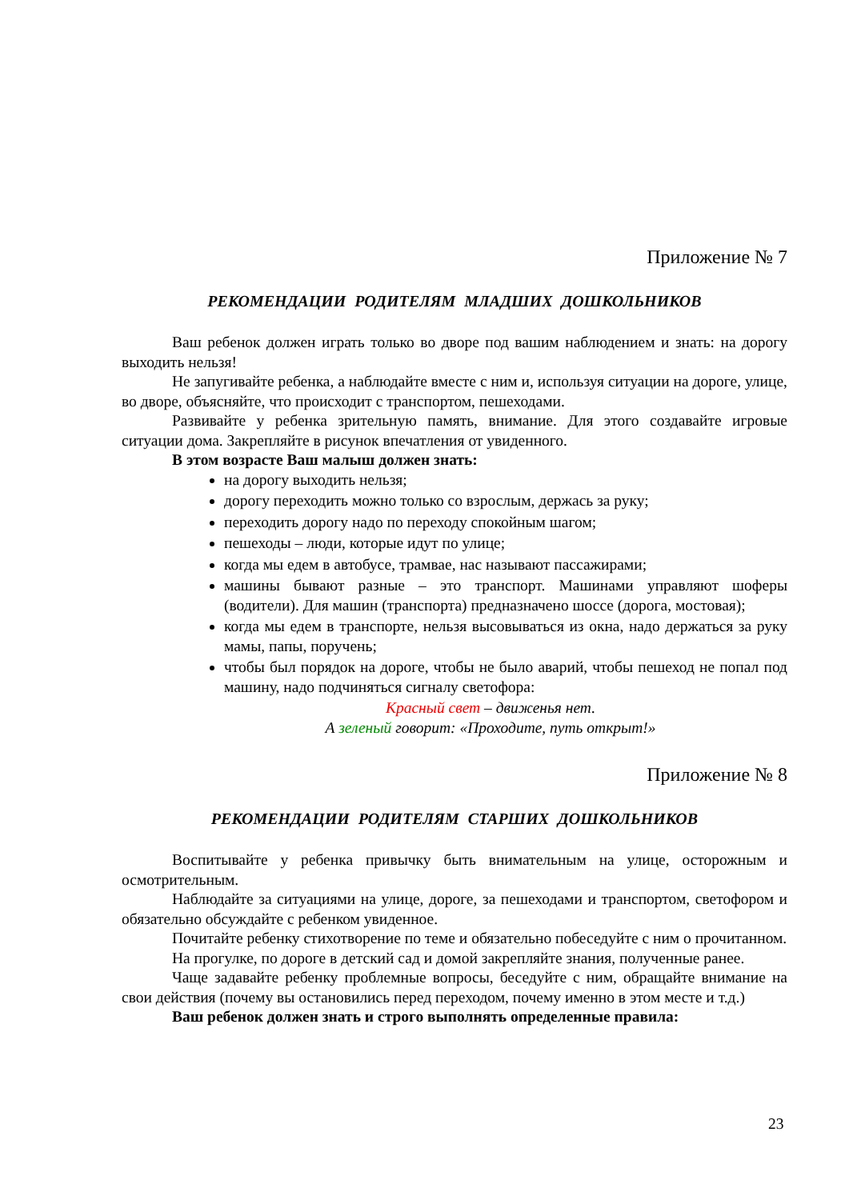Приложение № 7
РЕКОМЕНДАЦИИ РОДИТЕЛЯМ МЛАДШИХ ДОШКОЛЬНИКОВ
Ваш ребенок должен играть только во дворе под вашим наблюдением и знать: на дорогу выходить нельзя!
Не запугивайте ребенка, а наблюдайте вместе с ним и, используя ситуации на дороге, улице, во дворе, объясняйте, что происходит с транспортом, пешеходами.
Развивайте у ребенка зрительную память, внимание. Для этого создавайте игровые ситуации дома. Закрепляйте в рисунок впечатления от увиденного.
В этом возрасте Ваш малыш должен знать:
на дорогу выходить нельзя;
дорогу переходить можно только со взрослым, держась за руку;
переходить дорогу надо по переходу спокойным шагом;
пешеходы – люди, которые идут по улице;
когда мы едем в автобусе, трамвае, нас называют пассажирами;
машины бывают разные – это транспорт. Машинами управляют шоферы (водители). Для машин (транспорта) предназначено шоссе (дорога, мостовая);
когда мы едем в транспорте, нельзя высовываться из окна, надо держаться за руку мамы, папы, поручень;
чтобы был порядок на дороге, чтобы не было аварий, чтобы пешеход не попал под машину, надо подчиняться сигналу светофора:
Красный свет – движенья нет.
А зеленый говорит: «Проходите, путь открыт!»
Приложение № 8
РЕКОМЕНДАЦИИ РОДИТЕЛЯМ СТАРШИХ ДОШКОЛЬНИКОВ
Воспитывайте у ребенка привычку быть внимательным на улице, осторожным и осмотрительным.
Наблюдайте за ситуациями на улице, дороге, за пешеходами и транспортом, светофором и обязательно обсуждайте с ребенком увиденное.
Почитайте ребенку стихотворение по теме и обязательно побеседуйте с ним о прочитанном.
На прогулке, по дороге в детский сад и домой закрепляйте знания, полученные ранее.
Чаще задавайте ребенку проблемные вопросы, беседуйте с ним, обращайте внимание на свои действия (почему вы остановились перед переходом, почему именно в этом месте и т.д.)
Ваш ребенок должен знать и строго выполнять определенные правила:
23